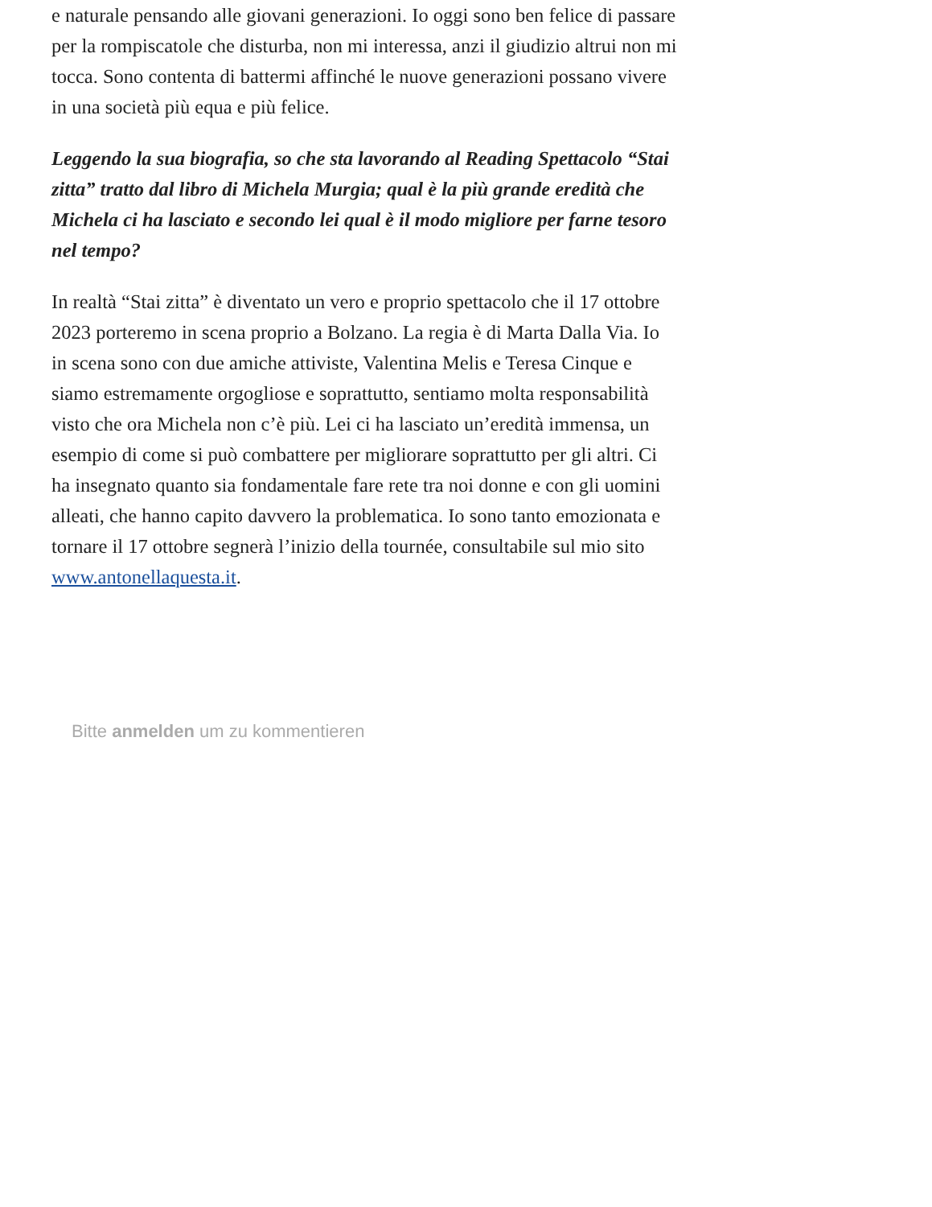e naturale pensando alle giovani generazioni. Io oggi sono ben felice di passare per la rompiscatole che disturba, non mi interessa, anzi il giudizio altrui non mi tocca. Sono contenta di battermi affinché le nuove generazioni possano vivere in una società più equa e più felice.
Leggendo la sua biografia, so che sta lavorando al Reading Spettacolo “Stai zitta” tratto dal libro di Michela Murgia; qual è la più grande eredità che Michela ci ha lasciato e secondo lei qual è il modo migliore per farne tesoro nel tempo?
In realtà “Stai zitta” è diventato un vero e proprio spettacolo che il 17 ottobre 2023 porteremo in scena proprio a Bolzano. La regia è di Marta Dalla Via. Io in scena sono con due amiche attiviste, Valentina Melis e Teresa Cinque e siamo estremamente orgogliose e soprattutto, sentiamo molta responsabilità visto che ora Michela non c’è più. Lei ci ha lasciato un’eredità immensa, un esempio di come si può combattere per migliorare soprattutto per gli altri. Ci ha insegnato quanto sia fondamentale fare rete tra noi donne e con gli uomini alleati, che hanno capito davvero la problematica. Io sono tanto emozionata e tornare il 17 ottobre segnerà l’inizio della tournée, consultabile sul mio sito www.antonellaquesta.it.
Bitte anmelden um zu kommentieren